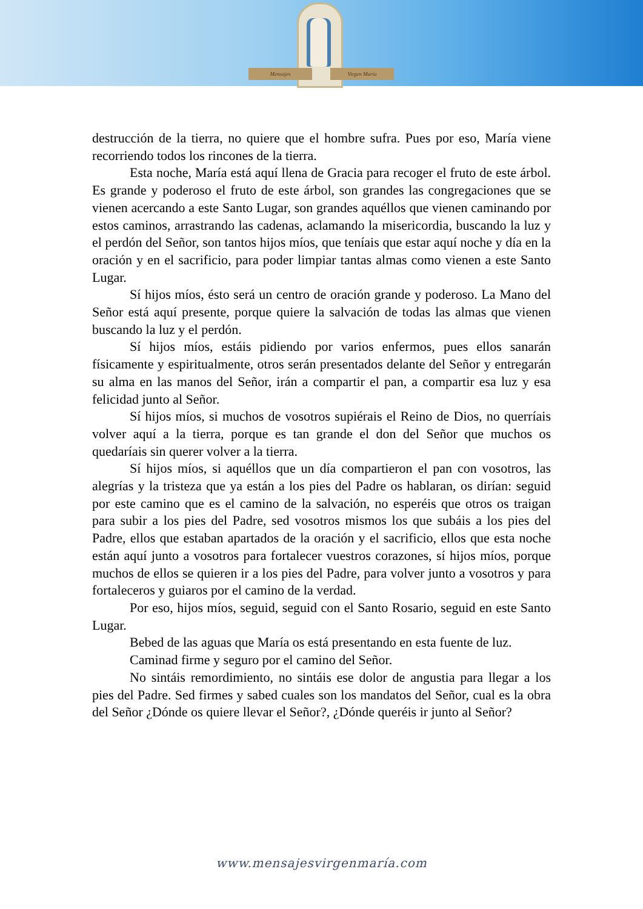Mensajes Virgen María
destrucción de la tierra, no quiere que el hombre sufra. Pues por eso, María viene recorriendo todos los rincones de la tierra.
Esta noche, María está aquí llena de Gracia para recoger el fruto de este árbol. Es grande y poderoso el fruto de este árbol, son grandes las congregaciones que se vienen acercando a este Santo Lugar, son grandes aquéllos que vienen caminando por estos caminos, arrastrando las cadenas, aclamando la misericordia, buscando la luz y el perdón del Señor, son tantos hijos míos, que teníais que estar aquí noche y día en la oración y en el sacrificio, para poder limpiar tantas almas como vienen a este Santo Lugar.
Sí hijos míos, ésto será un centro de oración grande y poderoso. La Mano del Señor está aquí presente, porque quiere la salvación de todas las almas que vienen buscando la luz y el perdón.
Sí hijos míos, estáis pidiendo por varios enfermos, pues ellos sanarán físicamente y espiritualmente, otros serán presentados delante del Señor y entregarán su alma en las manos del Señor, irán a compartir el pan, a compartir esa luz y esa felicidad junto al Señor.
Sí hijos míos, si muchos de vosotros supiérais el Reino de Dios, no querríais volver aquí a la tierra, porque es tan grande el don del Señor que muchos os quedaríais sin querer volver a la tierra.
Sí hijos míos, si aquéllos que un día compartieron el pan con vosotros, las alegrías y la tristeza que ya están a los pies del Padre os hablaran, os dirían: seguid por este camino que es el camino de la salvación, no esperéis que otros os traigan para subir a los pies del Padre, sed vosotros mismos los que subáis a los pies del Padre, ellos que estaban apartados de la oración y el sacrificio, ellos que esta noche están aquí junto a vosotros para fortalecer vuestros corazones, sí hijos míos, porque muchos de ellos se quieren ir a los pies del Padre, para volver junto a vosotros y para fortaleceros y guiaros por el camino de la verdad.
Por eso, hijos míos, seguid, seguid con el Santo Rosario, seguid en este Santo Lugar.
Bebed de las aguas que María os está presentando en esta fuente de luz.
Caminad firme y seguro por el camino del Señor.
No sintáis remordimiento, no sintáis ese dolor de angustia para llegar a los pies del Padre. Sed firmes y sabed cuales son los mandatos del Señor, cual es la obra del Señor ¿Dónde os quiere llevar el Señor?, ¿Dónde queréis ir junto al Señor?
www.mensajesvirgenmaría.com